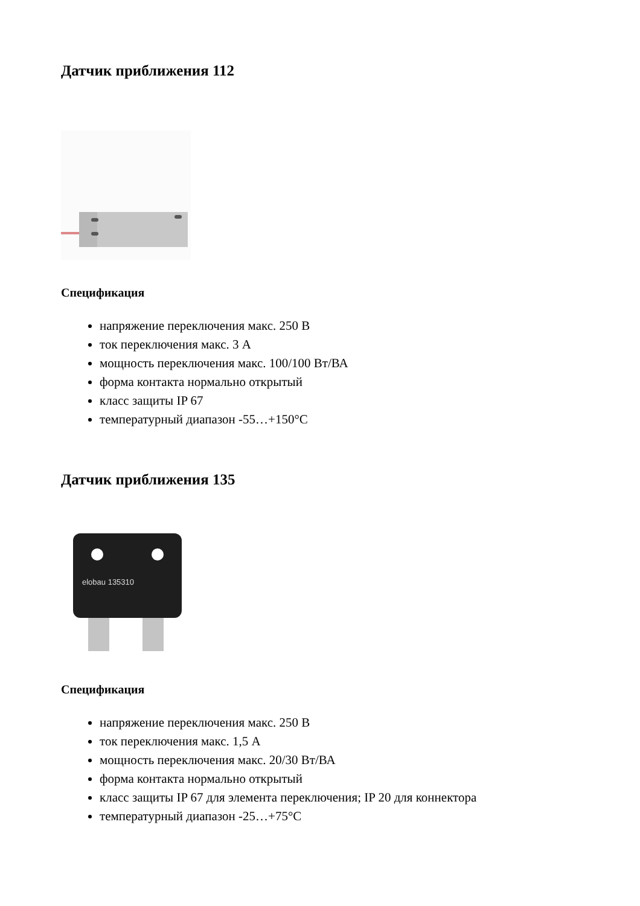Датчик приближения 112
Спецификация
напряжение переключения макс. 250 В
ток переключения макс. 3 А
мощность переключения макс. 100/100 Вт/ВА
форма контакта нормально открытый
класс защиты IP 67
температурный диапазон -55…+150°C
Датчик приближения 135
elobau 135310
Спецификация
напряжение переключения макс. 250 В
ток переключения макс. 1,5 А
мощность переключения макс. 20/30 Вт/ВА
форма контакта нормально открытый
класс защиты IP 67 для элемента переключения; IP 20 для коннектора
температурный диапазон -25…+75°C